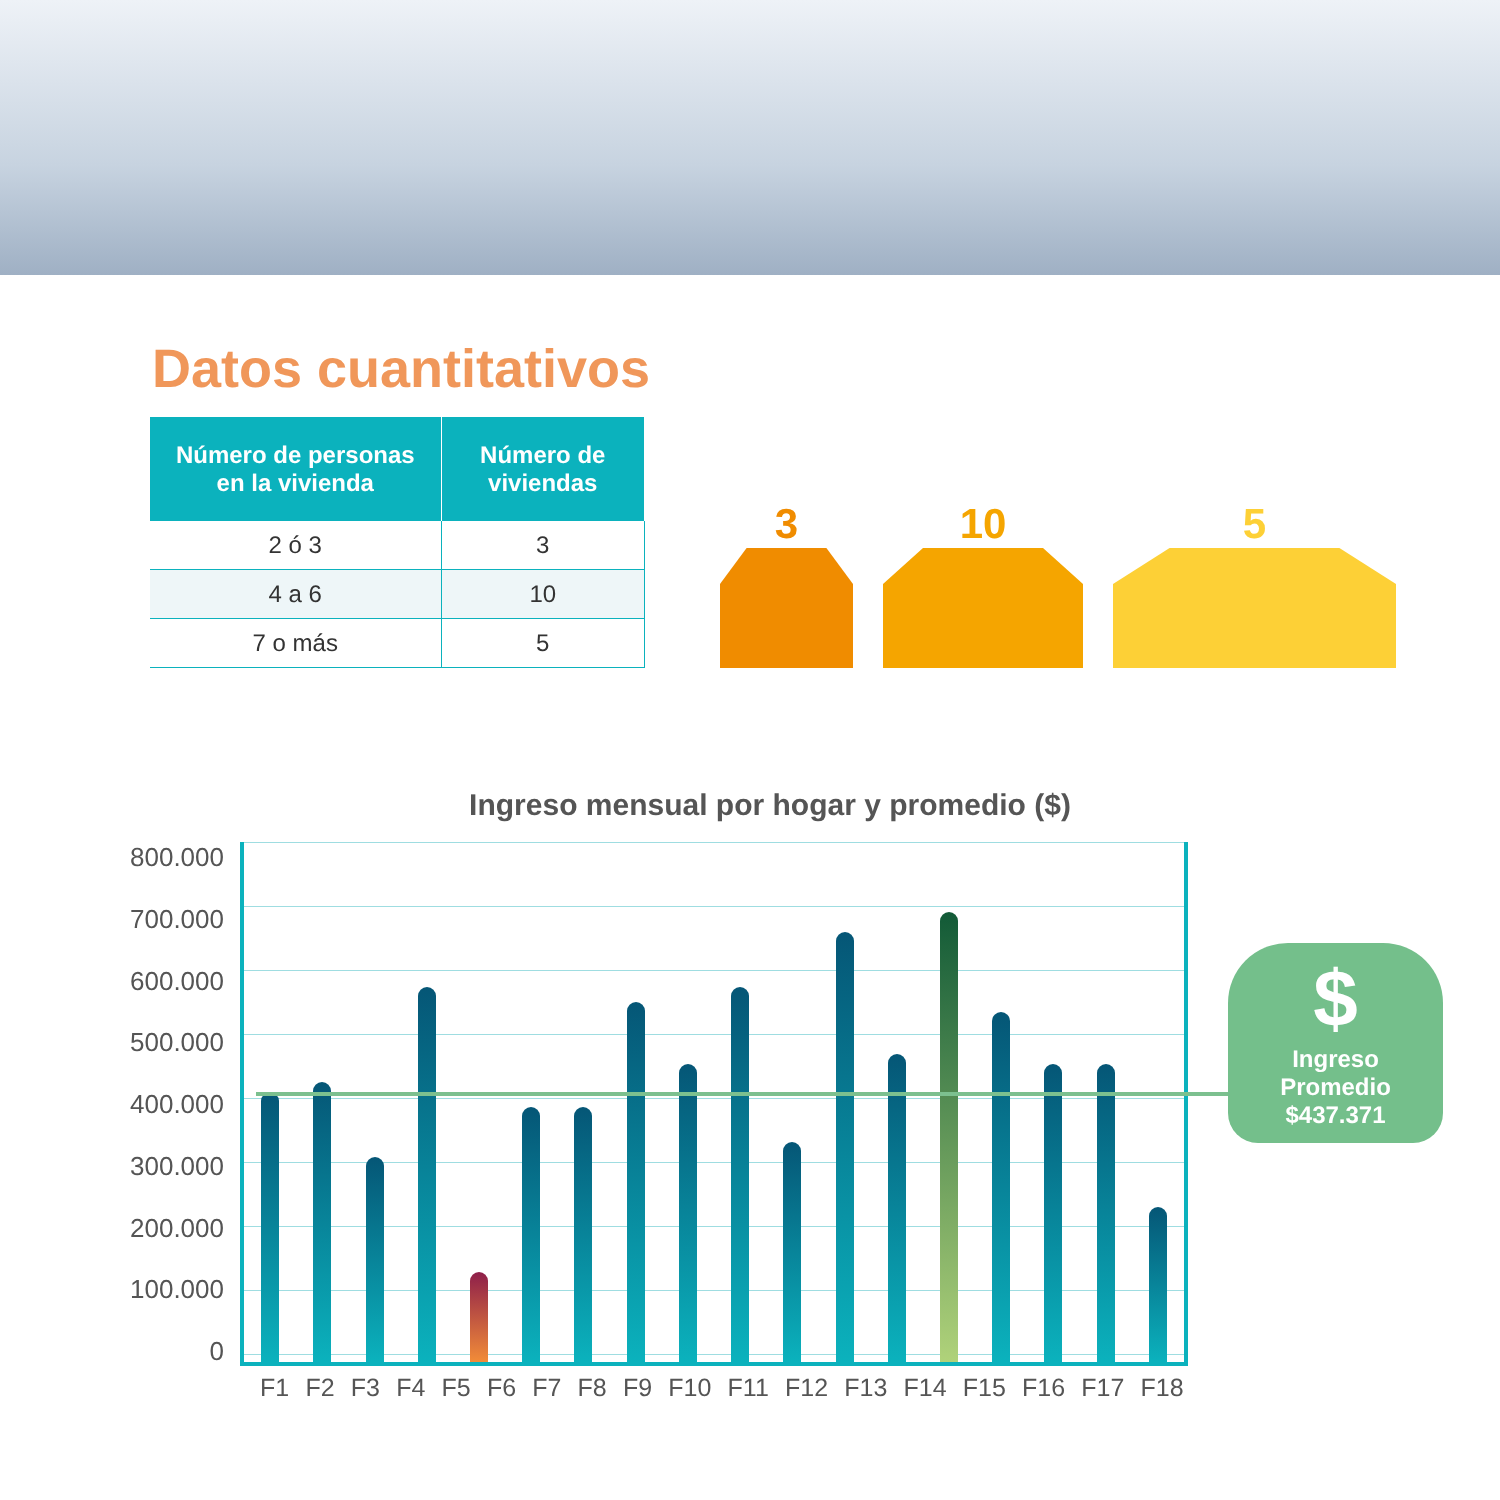Datos cuantitativos
| Número de personas en la vivienda | Número de viviendas |
| --- | --- |
| 2 ó 3 | 3 |
| 4 a 6 | 10 |
| 7 o más | 5 |
3
10
5
Ingreso mensual por hogar y promedio ($)
800.000
700.000
600.000
500.000
400.000
300.000
200.000
100.000
0
F1 F2 F3 F4 F5 F6 F7 F8 F9 F10 F11 F12 F13 F14 F15 F16 F17 F18
$
Ingreso
Promedio
$437.371